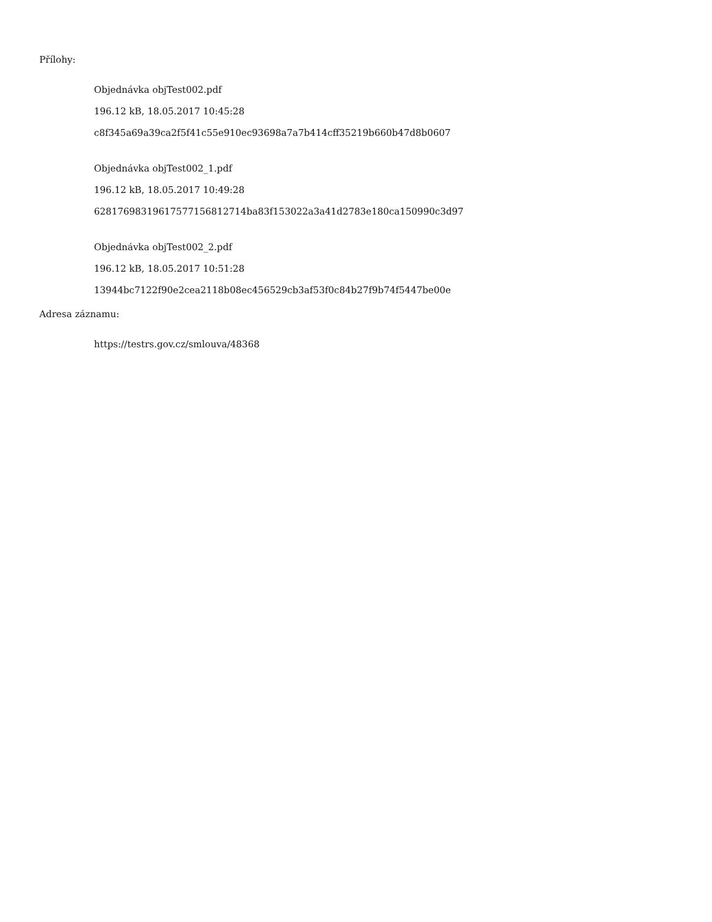Přílohy:
Objednávka objTest002.pdf
196.12 kB, 18.05.2017 10:45:28
c8f345a69a39ca2f5f41c55e910ec93698a7a7b414cff35219b660b47d8b0607
Objednávka objTest002_1.pdf
196.12 kB, 18.05.2017 10:49:28
6281769831961757715681​2714ba83f153022a3a41d2783e180ca150990c3d97
Objednávka objTest002_2.pdf
196.12 kB, 18.05.2017 10:51:28
13944bc7122f90e2cea2118b08ec456529cb3af53f0c84b27f9b74f5447be00e
Adresa záznamu:
https://testrs.gov.cz/smlouva/48368